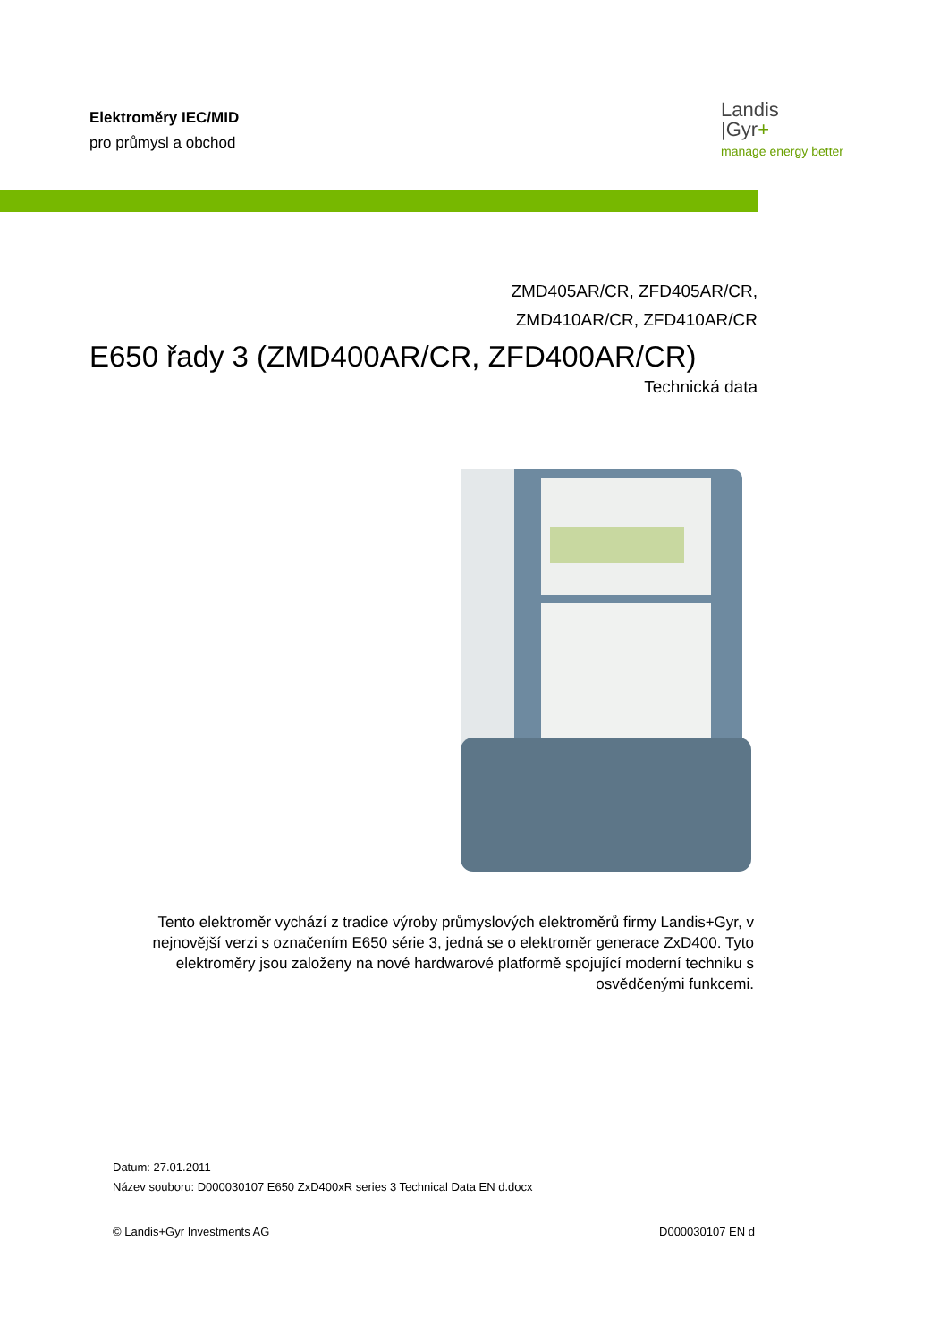Elektroměry IEC/MID
pro průmysl a obchod
Landis
|Gyr+
manage energy better
ZMD405AR/CR, ZFD405AR/CR,
ZMD410AR/CR, ZFD410AR/CR
E650 řady 3 (ZMD400AR/CR, ZFD400AR/CR)
Technická data
Tento elektroměr vychází z tradice výroby průmyslových elektroměrů firmy Landis+Gyr, v nejnovější verzi s označením E650 série 3, jedná se o elektroměr generace ZxD400. Tyto elektroměry jsou založeny na nové hardwarové platformě spojující moderní techniku s osvědčenými funkcemi.
Datum: 27.01.2011
Název souboru: D000030107 E650 ZxD400xR series 3 Technical Data EN d.docx
© Landis+Gyr Investments AG D000030107 EN d